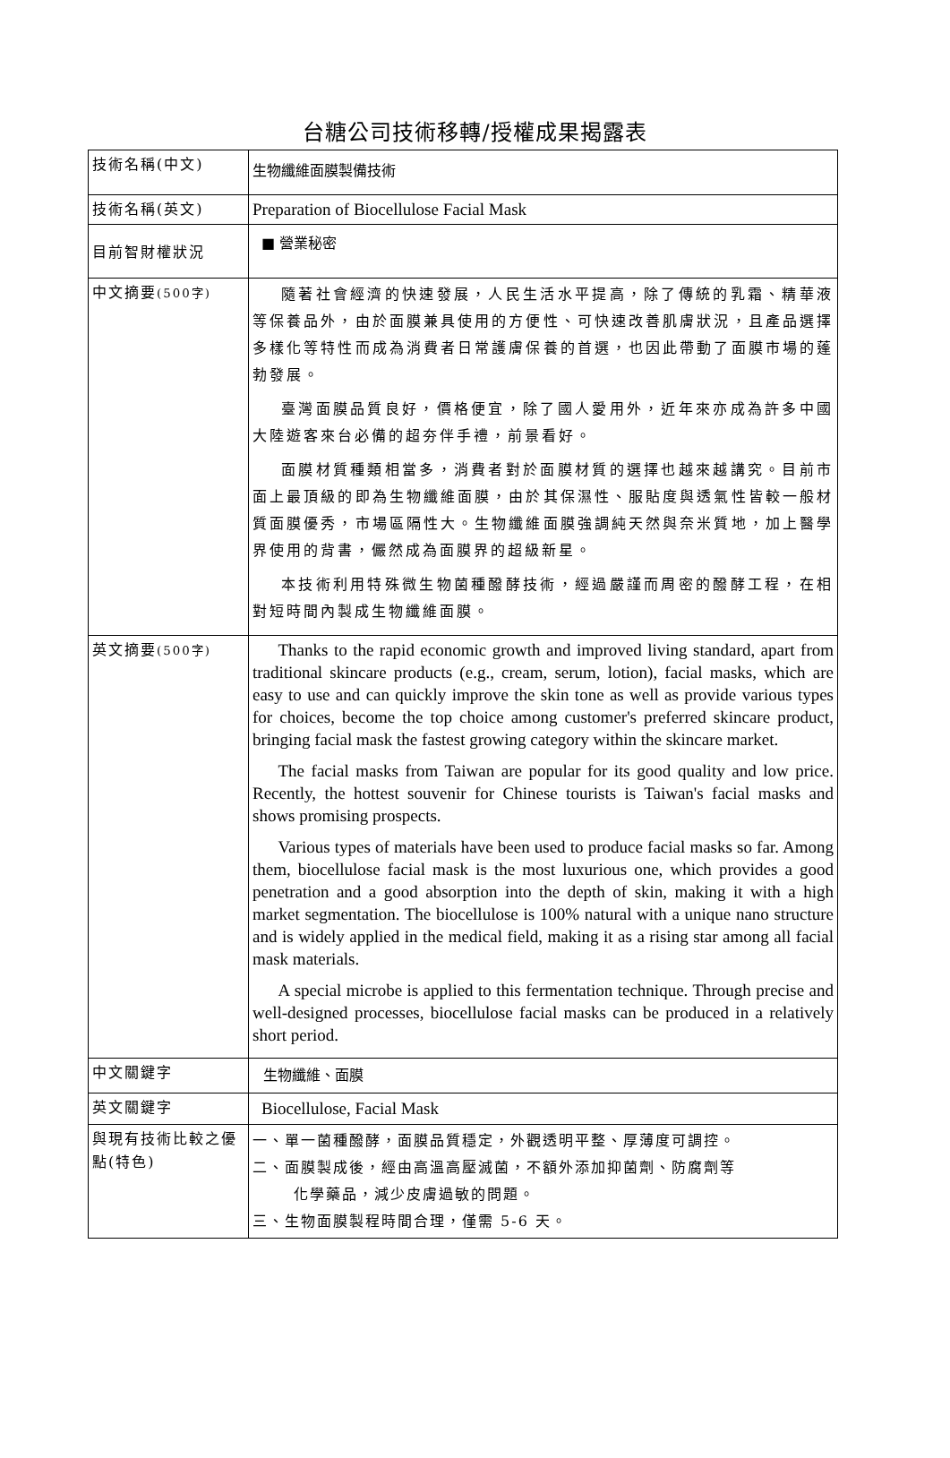台糖公司技術移轉/授權成果揭露表
| 技術名稱(中文) | 生物纖維面膜製備技術 |
| 技術名稱(英文) | Preparation of Biocellulose Facial Mask |
| 目前智財權狀況 | ■ 營業秘密 |
| 中文摘要 (500字) | 隨著社會經濟的快速發展，人民生活水平提高，除了傳統的乳霜、精華液等保養品外，由於面膜兼具使用的方便性、可快速改善肌膚狀況，且產品選擇多樣化等特性而成為消費者日常護膚保養的首選，也因此帶動了面膜市場的蓬勃發展。 臺灣面膜品質良好，價格便宜，除了國人愛用外，近年來亦成為許多中國大陸遊客來台必備的超夯伴手禮，前景看好。 面膜材質種類相當多，消費者對於面膜材質的選擇也越來越講究。目前市面上最頂級的即為生物纖維面膜，由於其保濕性、服貼度與透氣性皆較一般材質面膜優秀，市場區隔性大。生物纖維面膜強調純天然與奈米質地，加上醫學界使用的背書，儼然成為面膜界的超級新星。 本技術利用特殊微生物菌種醱酵技術，經過嚴謹而周密的醱酵工程，在相對短時間內製成生物纖維面膜。 |
| 英文摘要 (500字) | Thanks to the rapid economic growth and improved living standard, apart from traditional skincare products (e.g., cream, serum, lotion), facial masks, which are easy to use and can quickly improve the skin tone as well as provide various types for choices, become the top choice among customer's preferred skincare product, bringing facial mask the fastest growing category within the skincare market. The facial masks from Taiwan are popular for its good quality and low price. Recently, the hottest souvenir for Chinese tourists is Taiwan's facial masks and shows promising prospects. Various types of materials have been used to produce facial masks so far. Among them, biocellulose facial mask is the most luxurious one, which provides a good penetration and a good absorption into the depth of skin, making it with a high market segmentation. The biocellulose is 100% natural with a unique nano structure and is widely applied in the medical field, making it as a rising star among all facial mask materials. A special microbe is applied to this fermentation technique. Through precise and well-designed processes, biocellulose facial masks can be produced in a relatively short period. |
| 中文關鍵字 | 生物纖維、面膜 |
| 英文關鍵字 | Biocellulose, Facial Mask |
| 與現有技術比較之優點(特色) | 一、單一菌種醱酵，面膜品質穩定，外觀透明平整、厚薄度可調控。 二、面膜製成後，經由高溫高壓滅菌，不額外添加抑菌劑、防腐劑等 化學藥品，減少皮膚過敏的問題。 三、生物面膜製程時間合理，僅需 5-6 天。 |